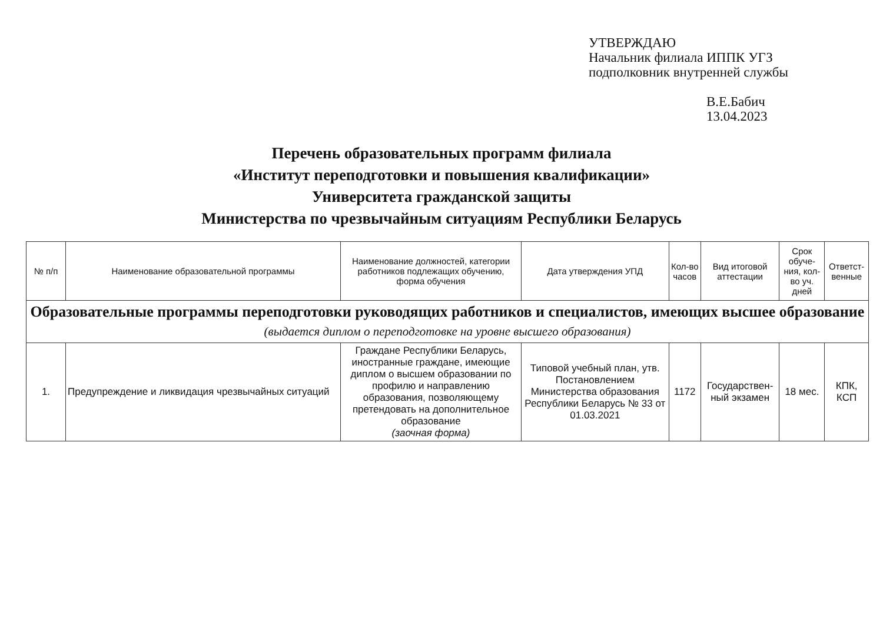УТВЕРЖДАЮ
Начальник филиала ИППК УГЗ
подполковник внутренней службы
В.Е.Бабич
13.04.2023
Перечень образовательных программ филиала
«Институт переподготовки и повышения квалификации»
Университета гражданской защиты
Министерства по чрезвычайным ситуациям Республики Беларусь
| № п/п | Наименование образовательной программы | Наименование должностей, категории работников подлежащих обучению, форма обучения | Дата утверждения УПД | Кол-во часов | Вид итоговой аттестации | Срок обуче-ния, кол-во уч. дней | Ответст-венные |
| --- | --- | --- | --- | --- | --- | --- | --- |
| Образовательные программы переподготовки руководящих работников и специалистов, имеющих высшее образование (выдается диплом о переподготовке на уровне высшего образования) | | | | | | | |
| 1. | Предупреждение и ликвидация чрезвычайных ситуаций | Граждане Республики Беларусь, иностранные граждане, имеющие диплом о высшем образовании по профилю и направлению образования, позволяющему претендовать на дополнительное образование (заочная форма) | Типовой учебный план, утв. Постановлением Министерства образования Республики Беларусь № 33 от 01.03.2021 | 1172 | Государствен-ный экзамен | 18 мес. | КПК, КСП |